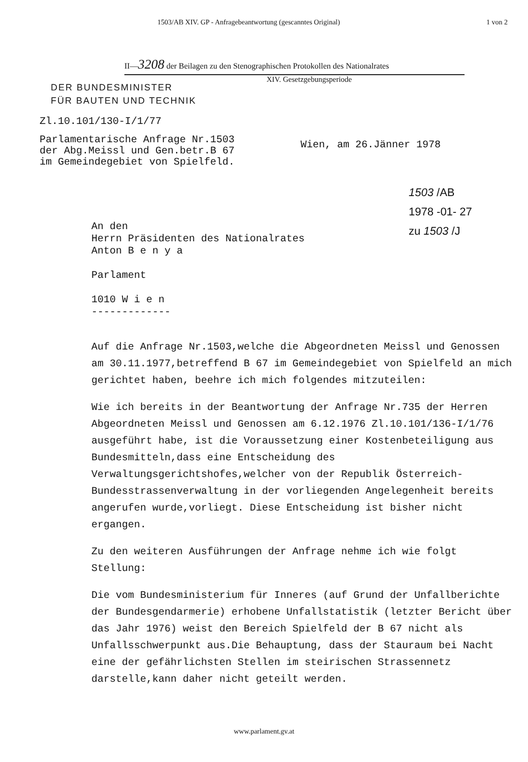1503/AB XIV. GP - Anfragebeantwortung (gescanntes Original) 1 von 2
II—3208 der Beilagen zu den Stenographischen Protokollen des Nationalrates
XIV. Gesetzgebungsperiode
DER BUNDESMINISTER
FÜR BAUTEN UND TECHNIK
Zl.10.101/130-I/1/77
Parlamentarische Anfrage Nr.1503
der Abg.Meissl und Gen.betr.B 67
im Gemeindegebiet von Spielfeld.
Wien, am 26.Jänner 1978
1503 /AB
1978 -01- 27
zu 1503 /J
An den
Herrn Präsidenten des Nationalrates
Anton B e n y a
Parlament
1010 W i e n
-------------
Auf die Anfrage Nr.1503,welche die Abgeordneten Meissl und Genossen am 30.11.1977,betreffend B 67 im Gemeindegebiet von Spielfeld an mich gerichtet haben, beehre ich mich folgendes mitzuteilen:
Wie ich bereits in der Beantwortung der Anfrage Nr.735 der Herren Abgeordneten Meissl und Genossen am 6.12.1976 Zl.10.101/136-I/1/76 ausgeführt habe, ist die Voraussetzung einer Kostenbeteiligung aus Bundesmitteln,dass eine Entscheidung des Verwaltungsgerichtshofes,welcher von der Republik Österreich-Bundesstrassenverwaltung in der vorliegenden Angelegenheit bereits angerufen wurde,vorliegt. Diese Entscheidung ist bisher nicht ergangen.
Zu den weiteren Ausführungen der Anfrage nehme ich wie folgt Stellung:
Die vom Bundesministerium für Inneres (auf Grund der Unfallberichte der Bundesgendarmerie) erhobene Unfallstatistik (letzter Bericht über das Jahr 1976) weist den Bereich Spielfeld der B 67 nicht als Unfallsschwerpunkt aus.Die Behauptung, dass der Stauraum bei Nacht eine der gefährlichsten Stellen im steirischen Strassennetz darstelle,kann daher nicht geteilt werden.
www.parlament.gv.at